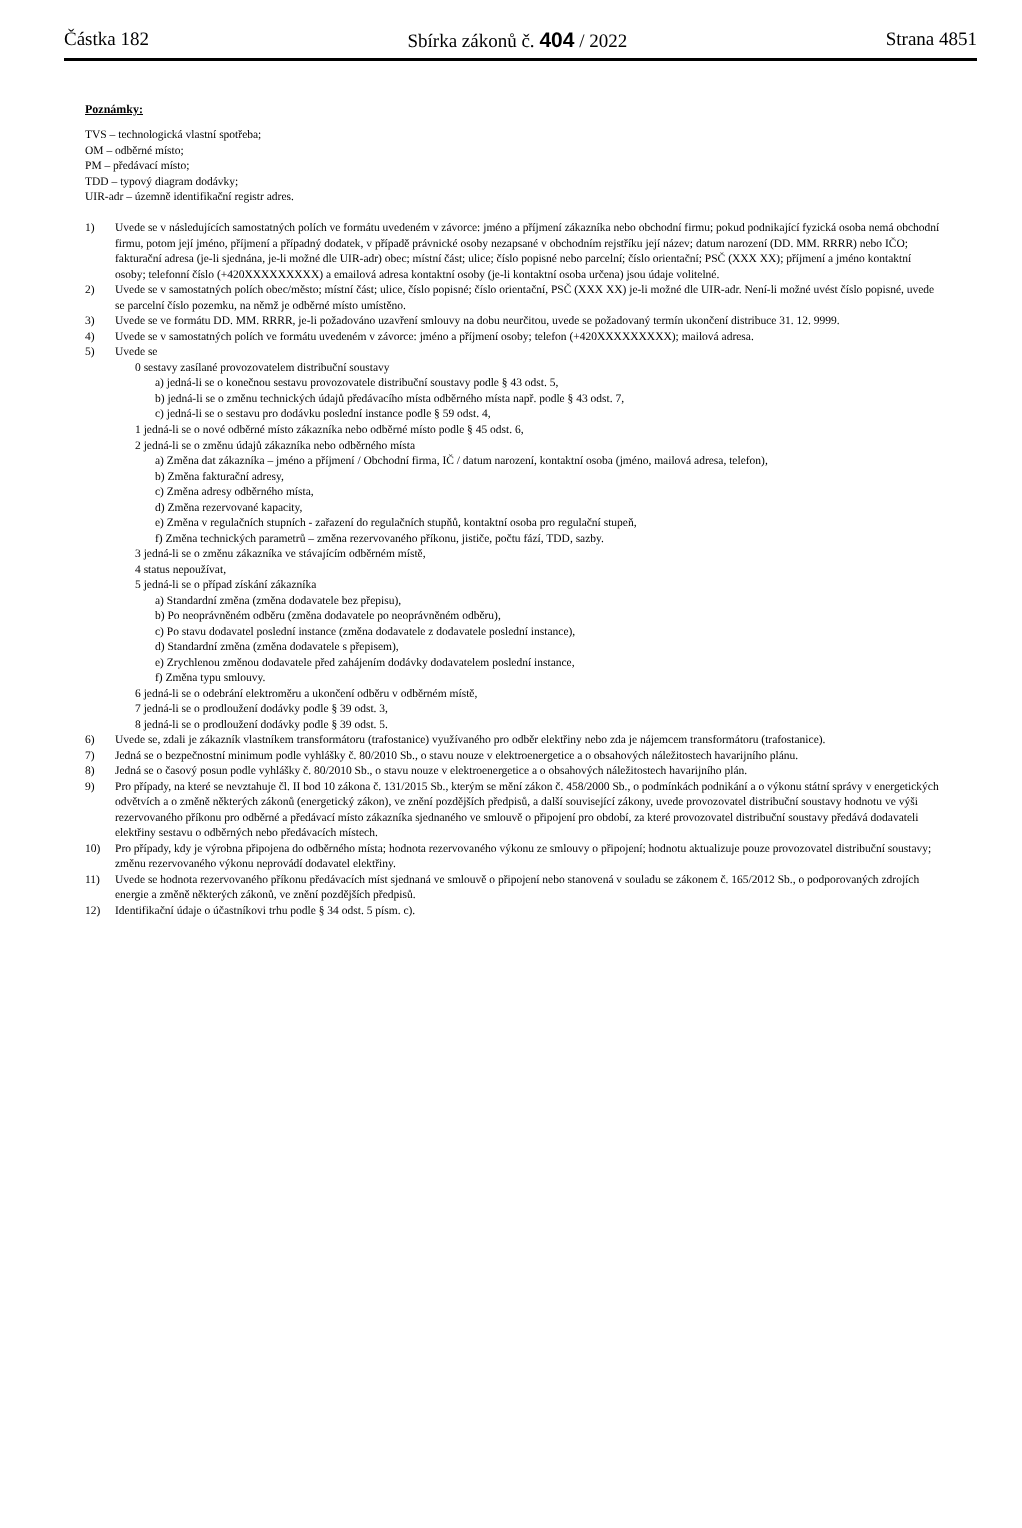Částka 182 Sbírka zákonů č. 404 / 2022 Strana 4851
Poznámky:
TVS – technologická vlastní spotřeba;
OM – odběrné místo;
PM – předávací místo;
TDD – typový diagram dodávky;
UIR-adr – územně identifikační registr adres.
1) Uvede se v následujících samostatných polích ve formátu uvedeném v závorce: jméno a příjmení zákazníka nebo obchodní firmu; pokud podnikající fyzická osoba nemá obchodní firmu, potom její jméno, příjmení a případný dodatek, v případě právnické osoby nezapsané v obchodním rejstříku její název; datum narození (DD. MM. RRRR) nebo IČO; fakturační adresa (je-li sjednána, je-li možné dle UIR-adr) obec; místní část; ulice; číslo popisné nebo parcelní; číslo orientační; PSČ (XXX XX); příjmení a jméno kontaktní osoby; telefonní číslo (+420XXXXXXXXX) a emailová adresa kontaktní osoby (je-li kontaktní osoba určena) jsou údaje volitelné.
2) Uvede se v samostatných polích obec/město; místní část; ulice, číslo popisné; číslo orientační, PSČ (XXX XX) je-li možné dle UIR-adr. Není-li možné uvést číslo popisné, uvede se parcelní číslo pozemku, na němž je odběrné místo umístěno.
3) Uvede se ve formátu DD. MM. RRRR, je-li požadováno uzavření smlouvy na dobu neurčitou, uvede se požadovaný termín ukončení distribuce 31. 12. 9999.
4) Uvede se v samostatných polích ve formátu uvedeném v závorce: jméno a příjmení osoby; telefon (+420XXXXXXXXX); mailová adresa.
5) Uvede se
0 sestavy zasílané provozovatelem distribuční soustavy
a) jedná-li se o konečnou sestavu provozovatele distribuční soustavy podle § 43 odst. 5,
b) jedná-li se o změnu technických údajů předávacího místa odběrného místa např. podle § 43 odst. 7,
c) jedná-li se o sestavu pro dodávku poslední instance podle § 59 odst. 4,
1 jedná-li se o nové odběrné místo zákazníka nebo odběrné místo podle § 45 odst. 6,
2 jedná-li se o změnu údajů zákazníka nebo odběrného místa
a) Změna dat zákazníka – jméno a příjmení / Obchodní firma, IČ / datum narození, kontaktní osoba (jméno, mailová adresa, telefon),
b) Změna fakturační adresy,
c) Změna adresy odběrného místa,
d) Změna rezervované kapacity,
e) Změna v regulačních stupních - zařazení do regulačních stupňů, kontaktní osoba pro regulační stupeň,
f) Změna technických parametrů – změna rezervovaného příkonu, jističe, počtu fází, TDD, sazby.
3 jedná-li se o změnu zákazníka ve stávajícím odběrném místě,
4 status nepoužívat,
5 jedná-li se o případ získání zákazníka
a) Standardní změna (změna dodavatele bez přepisu),
b) Po neoprávněném odběru (změna dodavatele po neoprávněném odběru),
c) Po stavu dodavatel poslední instance (změna dodavatele z dodavatele poslední instance),
d) Standardní změna (změna dodavatele s přepisem),
e) Zrychlenou změnou dodavatele před zahájením dodávky dodavatelem poslední instance,
f) Změna typu smlouvy.
6 jedná-li se o odebrání elektroměru a ukončení odběru v odběrném místě,
7 jedná-li se o prodloužení dodávky podle § 39 odst. 3,
8 jedná-li se o prodloužení dodávky podle § 39 odst. 5.
6) Uvede se, zdali je zákazník vlastníkem transformátoru (trafostanice) využívaného pro odběr elektřiny nebo zda je nájemcem transformátoru (trafostanice).
7) Jedná se o bezpečnostní minimum podle vyhlášky č. 80/2010 Sb., o stavu nouze v elektroenergetice a o obsahových náležitostech havarijního plánu.
8) Jedná se o časový posun podle vyhlášky č. 80/2010 Sb., o stavu nouze v elektroenergetice a o obsahových náležitostech havarijního plán.
9) Pro případy, na které se nevztahuje čl. II bod 10 zákona č. 131/2015 Sb., kterým se mění zákon č. 458/2000 Sb., o podmínkách podnikání a o výkonu státní správy v energetických odvětvích a o změně některých zákonů (energetický zákon), ve znění pozdějších předpisů, a další související zákony, uvede provozovatel distribuční soustavy hodnotu ve výši rezervovaného příkonu pro odběrné a předávací místo zákazníka sjednaného ve smlouvě o připojení pro období, za které provozovatel distribuční soustavy předává dodavateli elektřiny sestavu o odběrných nebo předávacích místech.
10) Pro případy, kdy je výrobna připojena do odběrného místa; hodnota rezervovaného výkonu ze smlouvy o připojení; hodnotu aktualizuje pouze provozovatel distribuční soustavy; změnu rezervovaného výkonu neprovádí dodavatel elektřiny.
11) Uvede se hodnota rezervovaného příkonu předávacích míst sjednaná ve smlouvě o připojení nebo stanovená v souladu se zákonem č. 165/2012 Sb., o podporovaných zdrojích energie a změně některých zákonů, ve znění pozdějších předpisů.
12) Identifikační údaje o účastníkovi trhu podle § 34 odst. 5 písm. c).